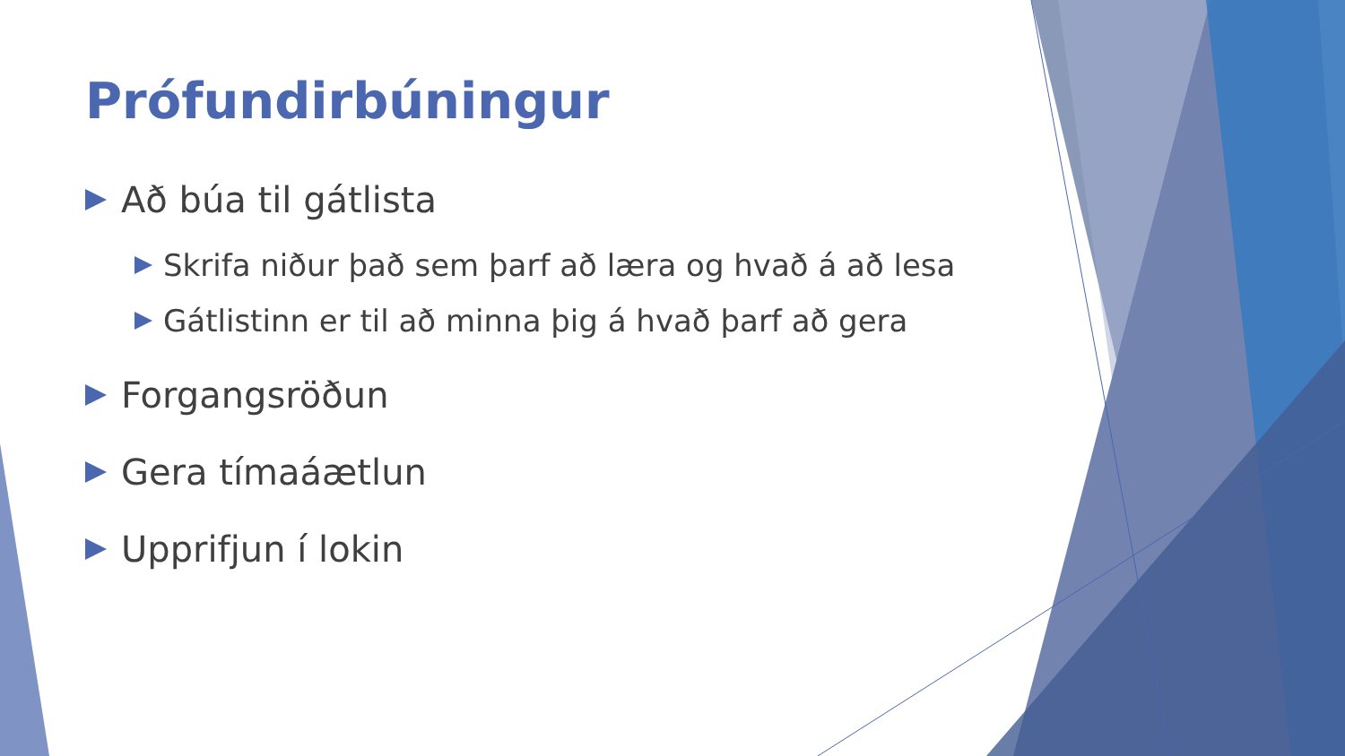Prófundirbúningur
Að búa til gátlista
Skrifa niður það sem þarf að læra og hvað á að lesa
Gátlistinn er til að minna þig á hvað þarf að gera
Forgangsröðun
Gera tímaáætlun
Upprifjun í lokin